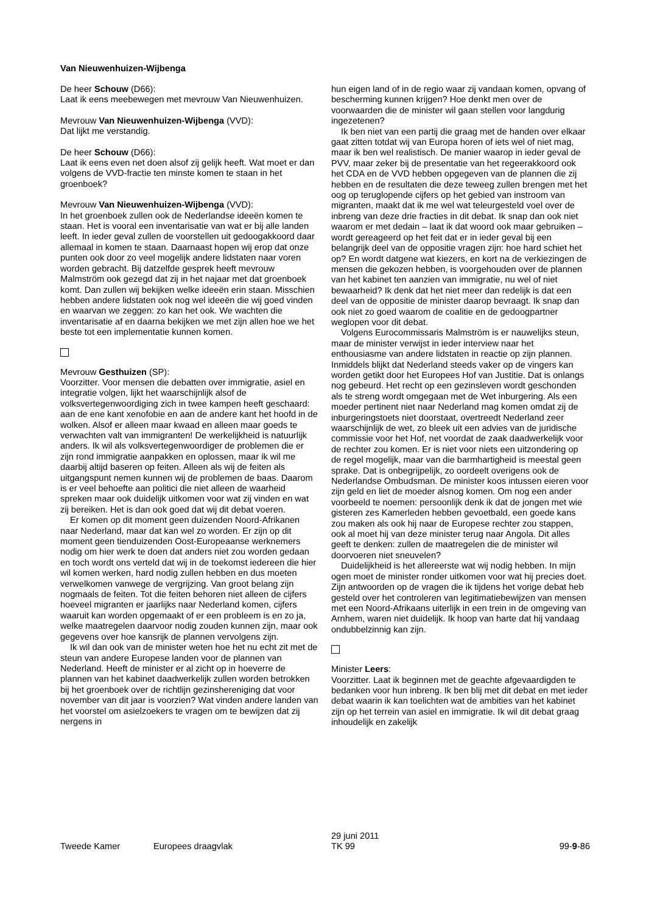Van Nieuwenhuizen-Wijbenga
De heer Schouw (D66):
Laat ik eens meebewegen met mevrouw Van Nieuwenhuizen.
Mevrouw Van Nieuwenhuizen-Wijbenga (VVD):
Dat lijkt me verstandig.
De heer Schouw (D66):
Laat ik eens even net doen alsof zij gelijk heeft. Wat moet er dan volgens de VVD-fractie ten minste komen te staan in het groenboek?
Mevrouw Van Nieuwenhuizen-Wijbenga (VVD):
In het groenboek zullen ook de Nederlandse ideeën komen te staan. Het is vooral een inventarisatie van wat er bij alle landen leeft. In ieder geval zullen de voorstellen uit gedoogakkoord daar allemaal in komen te staan. Daarnaast hopen wij erop dat onze punten ook door zo veel mogelijk andere lidstaten naar voren worden gebracht. Bij datzelfde gesprek heeft mevrouw Malmström ook gezegd dat zij in het najaar met dat groenboek komt. Dan zullen wij bekijken welke ideeën erin staan. Misschien hebben andere lidstaten ook nog wel ideeën die wij goed vinden en waarvan we zeggen: zo kan het ook. We wachten die inventarisatie af en daarna bekijken we met zijn allen hoe we het beste tot een implementatie kunnen komen.
Mevrouw Gesthuizen (SP):
Voorzitter. Voor mensen die debatten over immigratie, asiel en integratie volgen, lijkt het waarschijnlijk alsof de volksvertegenwoordiging zich in twee kampen heeft geschaard: aan de ene kant xenofobie en aan de andere kant het hoofd in de wolken. Alsof er alleen maar kwaad en alleen maar goeds te verwachten valt van immigranten! De werkelijkheid is natuurlijk anders. Ik wil als volksvertegenwoordiger de problemen die er zijn rond immigratie aanpakken en oplossen, maar ik wil me daarbij altijd baseren op feiten. Alleen als wij de feiten als uitgangspunt nemen kunnen wij de problemen de baas. Daarom is er veel behoefte aan politici die niet alleen de waarheid spreken maar ook duidelijk uitkomen voor wat zij vinden en wat zij bereiken. Het is dan ook goed dat wij dit debat voeren.
Er komen op dit moment geen duizenden Noord-Afrikanen naar Nederland, maar dat kan wel zo worden. Er zijn op dit moment geen tienduizenden Oost-Europeaanse werknemers nodig om hier werk te doen dat anders niet zou worden gedaan en toch wordt ons verteld dat wij in de toekomst iedereen die hier wil komen werken, hard nodig zullen hebben en dus moeten verwelkomen vanwege de vergrijzing. Van groot belang zijn nogmaals de feiten. Tot die feiten behoren niet alleen de cijfers hoeveel migranten er jaarlijks naar Nederland komen, cijfers waaruit kan worden opgemaakt of er een probleem is en zo ja, welke maatregelen daarvoor nodig zouden kunnen zijn, maar ook gegevens over hoe kansrijk de plannen vervolgens zijn.
Ik wil dan ook van de minister weten hoe het nu echt zit met de steun van andere Europese landen voor de plannen van Nederland. Heeft de minister er al zicht op in hoeverre de plannen van het kabinet daadwerkelijk zullen worden betrokken bij het groenboek over de richtlijn gezinshereniging dat voor november van dit jaar is voorzien? Wat vinden andere landen van het voorstel om asielzoekers te vragen om te bewijzen dat zij nergens in
hun eigen land of in de regio waar zij vandaan komen, opvang of bescherming kunnen krijgen? Hoe denkt men over de voorwaarden die de minister wil gaan stellen voor langdurig ingezetenen?
Ik ben niet van een partij die graag met de handen over elkaar gaat zitten totdat wij van Europa horen of iets wel of niet mag, maar ik ben wel realistisch. De manier waarop in ieder geval de PVV, maar zeker bij de presentatie van het regeerakkoord ook het CDA en de VVD hebben opgegeven van de plannen die zij hebben en de resultaten die deze teweeg zullen brengen met het oog op teruglopende cijfers op het gebied van instroom van migranten, maakt dat ik me wel wat teleurgesteld voel over de inbreng van deze drie fracties in dit debat. Ik snap dan ook niet waarom er met dedain – laat ik dat woord ook maar gebruiken – wordt gereageerd op het feit dat er in ieder geval bij een belangrijk deel van de oppositie vragen zijn: hoe hard schiet het op? En wordt datgene wat kiezers, en kort na de verkiezingen de mensen die gekozen hebben, is voorgehouden over de plannen van het kabinet ten aanzien van immigratie, nu wel of niet bewaarheid? Ik denk dat het niet meer dan redelijk is dat een deel van de oppositie de minister daarop bevraagt. Ik snap dan ook niet zo goed waarom de coalitie en de gedoogpartner weglopen voor dit debat.
Volgens Eurocommissaris Malmström is er nauwelijks steun, maar de minister verwijst in ieder interview naar het enthousiasme van andere lidstaten in reactie op zijn plannen. Inmiddels blijkt dat Nederland steeds vaker op de vingers kan worden getikt door het Europees Hof van Justitie. Dat is onlangs nog gebeurd. Het recht op een gezinsleven wordt geschonden als te streng wordt omgegaan met de Wet inburgering. Als een moeder pertinent niet naar Nederland mag komen omdat zij de inburgeringstoets niet doorstaat, overtreedt Nederland zeer waarschijnlijk de wet, zo bleek uit een advies van de juridische commissie voor het Hof, net voordat de zaak daadwerkelijk voor de rechter zou komen. Er is niet voor niets een uitzondering op de regel mogelijk, maar van die barmhartigheid is meestal geen sprake. Dat is onbegrijpelijk, zo oordeelt overigens ook de Nederlandse Ombudsman. De minister koos intussen eieren voor zijn geld en liet de moeder alsnog komen. Om nog een ander voorbeeld te noemen: persoonlijk denk ik dat de jongen met wie gisteren zes Kamerleden hebben gevoetbald, een goede kans zou maken als ook hij naar de Europese rechter zou stappen, ook al moet hij van deze minister terug naar Angola. Dit alles geeft te denken: zullen de maatregelen die de minister wil doorvoeren niet sneuvelen?
Duidelijkheid is het allereerste wat wij nodig hebben. In mijn ogen moet de minister ronder uitkomen voor wat hij precies doet. Zijn antwoorden op de vragen die ik tijdens het vorige debat heb gesteld over het controleren van legitimatiebewijzen van mensen met een Noord-Afrikaans uiterlijk in een trein in de omgeving van Arnhem, waren niet duidelijk. Ik hoop van harte dat hij vandaag ondubbelzinnig kan zijn.
Minister Leers:
Voorzitter. Laat ik beginnen met de geachte afgevaardigden te bedanken voor hun inbreng. Ik ben blij met dit debat en met ieder debat waarin ik kan toelichten wat de ambities van het kabinet zijn op het terrein van asiel en immigratie. Ik wil dit debat graag inhoudelijk en zakelijk
Tweede Kamer Europees draagvlak 29 juni 2011
TK 99 99-9-86